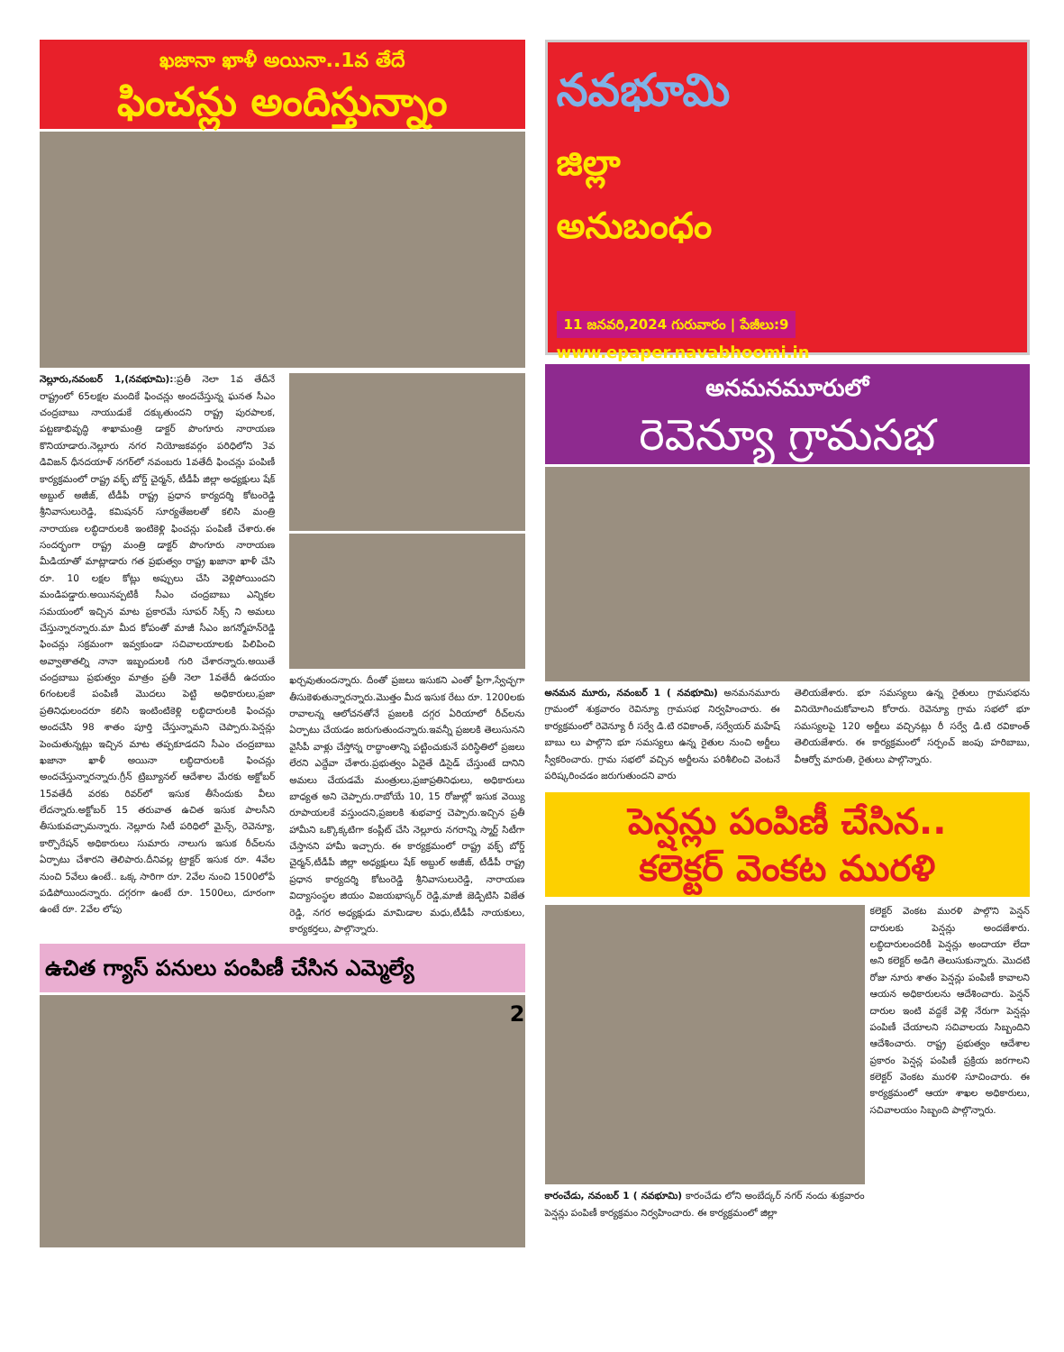ఖజానా ఖాళీ అయినా..1వ తేదే
ఫించన్లు అందిస్తున్నాం
నెల్లూరు,నవంబర్ 1,(నవభూమి)::ప్రతీ నెలా 1వ తేదీనే రాష్ట్రంలో 65లక్షల మందికే ఫించన్లు అందచేస్తున్న ఘనత సీఎం చంద్రబాబు నాయుడుకే దక్కుతుందని రాష్ట్ర పురపాలక, పట్టణాభివృద్ధి శాఖామంత్రి డాక్టర్ పొంగూరు నారాయణ కొనియాడారు.నెల్లూరు నగర నియోజకవర్గం పరిధిలోని 3వ డివిజన్ ధీనదయాళ్ నగర్‌లో నవంబరు 1వతేదీ ఫించన్లు పంపిణీ కార్యక్రమంలో రాష్ట్ర వక్ఫ్ బోర్డ్ చైర్మన్, టీడీపీ జిల్లా అధ్యక్షులు షేక్ అబ్దుల్ అజీజ్, టీడీపీ రాష్ట్ర ప్రధాన కార్యదర్శి కోటంరెడ్డి శ్రీనివాసులురెడ్డి, కమిషనర్ సూర్యతేజలతో కలిసి మంత్రి నారాయణ లబ్ధిదారులకి ఇంటికెళ్లి ఫించన్లు పంపిణీ చేశారు.ఈ సందర్భంగా రాష్ట్ర మంత్రి డాక్టర్ పొంగూరు నారాయణ మీడియాతో మాట్లాడారు గత ప్రభుత్వం రాష్ట్ర ఖజానా ఖాళీ చేసి రూ. 10 లక్షల కోట్లు అప్పులు చేసి వెళ్లిపోయిందని మండిపడ్డారు.అయినప్పటికీ సీఎం చంద్రబాబు ఎన్నికల సమయంలో ఇచ్చిన మాట ప్రకారమే సూపర్ సిక్స్ ని అమలు చేస్తున్నారన్నారు.మా మీద కోపంతో మాజీ సీఎం జగన్మోహన్‌రెడ్డి ఫించన్లు సక్రమంగా ఇవ్వకుండా సచివాలయాలకు పిలిపించి అవ్వాతాతల్ని నానా ఇబ్బందులకి గురి చేశారన్నారు.అయితే చంద్రబాబు ప్రభుత్వం మాత్రం ప్రతీ నెలా 1వతేదీ ఉదయం 6గంటలకే పంపిణీ మొదలు పెట్టి అధికారులు,ప్రజా ప్రతినిధులందరూ కలిసి ఇంటింటికెళ్లి లబ్ధిదారులకి ఫించన్లు అందచేసి 98 శాతం పూర్తి చేస్తున్నామని చెప్పారు.పెన్షన్లు పెంచుతున్నట్లు ఇచ్చిన మాట తప్పకూడదని సీఎం చంద్రబాబు ఖజానా ఖాళీ అయినా లబ్ధిదారులకి ఫించన్లు అందచేస్తున్నారన్నారు.గ్రీన్ ట్రిబ్యూనల్ ఆదేశాల మేరకు అక్టోబర్ 15వతేదీ వరకు రివర్‌లో ఇసుక తీసేందుకు వీలు లేదన్నారు.అక్టోబర్ 15 తరువాత ఉచిత ఇసుక పాలసీని తీసుకువచ్చామన్నారు. నెల్లూరు సిటీ పరిధిలో మైన్స్, రెవెన్యూ, కార్పొరేషన్ అధికారులు సుమారు నాలుగు ఇసుక రీచ్‌లను ఏర్పాటు చేశారని తెలిపారు.దీనివల్ల ట్రాక్టర్ ఇసుక రూ. 4వేల నుంచి 5వేలు ఉంటే.. ఒక్క సారిగా రూ. 2వేల నుంచి 1500లోపే పడిపోయిందన్నారు. దగ్గరగా ఉంటే రూ. 1500లు, దూరంగా ఉంటే రూ. 2వేల లోపు
ఖర్చవుతుందన్నారు. దీంతో ప్రజలు ఇసుకని ఎంతో ఫ్రీగా,స్వేచ్ఛగా తీసుకెళుతున్నారన్నారు.మొత్తం మీద ఇసుక రేటు రూ. 1200లకు రావాలన్న ఆలోచనతోనే ప్రజలకి దగ్గర ఏరియాలో రీచ్‌లను ఏర్పాటు చేయడం జరుగుతుందన్నారు.ఇవన్నీ ప్రజలకి తెలుసునని వైసీపీ వాళ్లు చేస్తోన్న రాద్ధాంతాన్ని పట్టించుకునే పరిస్థితిలో ప్రజలు లేరని ఎద్దేవా చేశారు.ప్రభుత్వం ఏదైతే డిసైడ్ చేస్తుంటే దానిని అమలు చేయడమే మంత్రులు,ప్రజాప్రతినిధులు, అధికారులు బాధ్యత అని చెప్పారు.రాబోయే 10, 15 రోజుల్లో ఇసుక వెయ్యి రూపాయలకే వస్తుందని,ప్రజలకి శుభవార్త చెప్పారు.ఇచ్చిన ప్రతీ హామీని ఒక్కొక్కటిగా కంప్లీట్ చేసి నెల్లూరు నగరాన్ని స్మార్ట్ సిటీగా చేస్తానని హామీ ఇచ్చారు. ఈ కార్యక్రమంలో రాష్ట్ర వక్ఫ్ బోర్డ్ చైర్మన్,టీడీపీ జిల్లా అధ్యక్షులు షేక్ అబ్దుల్ అజీజ్, టీడీపీ రాష్ట్ర ప్రధాన కార్యదర్శి కోటంరెడ్డి శ్రీనివాసులురెడ్డి, నారాయణ విద్యాసంస్థల జియం విజయభాస్కర్ రెడ్డి,మాజీ జెడ్పిటిసి విజేత రెడ్డి, నగర అధ్యక్షుడు మామిడాల మధు,టీడీపీ నాయకులు, కార్యకర్తలు, పాల్గొన్నారు.
ఉచిత గ్యాస్ పనులు పంపిణీ చేసిన ఎమ్మెల్యే
2
నవభూమి
జిల్లా
అనుబంధం
11 జనవరి,2024 గురువారం | పేజీలు:9
www.epaper.navabhoomi.in
అనమనమూరులో
రెవెన్యూ గ్రామసభ
అనమన మూరు, నవంబర్ 1 ( నవభూమి) అనమనమూరు గ్రామంలో శుక్రవారం రెవిన్యూ గ్రామసభ నిర్వహించారు. ఈ కార్యక్రమంలో రెవెన్యూ రీ సర్వే డి.టి రవికాంత్, సర్వేయర్ మహేష్ బాబు లు పాల్గొని భూ సమస్యలు ఉన్న రైతుల నుంచి అర్జీలు స్వీకరించారు. గ్రామ సభలో వచ్చిన అర్జీలను పరిశీలించి వెంటనే పరిష్కరించడం జరుగుతుందని వారు
తెలియజేశారు. భూ సమస్యలు ఉన్న రైతులు గ్రామసభను వినియోగించుకోవాలని కోరారు. రెవెన్యూ గ్రామ సభలో భూ సమస్యలపై 120 అర్జీలు వచ్చినట్లు రీ సర్వే డి.టి రవికాంత్ తెలియజేశారు. ఈ కార్యక్రమంలో సర్పంచ్ జంపు హరిబాబు, వీఆర్వో మారుతి, రైతులు పాల్గొన్నారు.
పెన్షన్లు పంపిణీ చేసిన..
కలెక్టర్ వెంకట మురళి
కారంచేడు, నవంబర్ 1 ( నవభూమి) కారంచేడు లోని అంబేద్కర్ నగర్ నందు శుక్రవారం పెన్షన్లు పంపిణీ కార్యక్రమం నిర్వహించారు. ఈ కార్యక్రమంలో జిల్లా
కలెక్టర్ వెంకట మురళి పాల్గొని పెన్షన్ దారులకు పెన్షన్లు అందజేశారు. లబ్ధిదారులందరికీ పెన్షన్లు అందాయా లేదా అని కలెక్టర్ అడిగి తెలుసుకున్నారు. మొదటి రోజు నూరు శాతం పెన్షన్లు పంపిణీ కావాలని ఆయన అధికారులను ఆదేశించారు. పెన్షన్ దారుల ఇంటి వద్దకే వెళ్లి నేరుగా పెన్షన్లు పంపిణీ చేయాలని సచివాలయ సిబ్బందిని ఆదేశించారు. రాష్ట్ర ప్రభుత్వం ఆదేశాల ప్రకారం పెన్షన్ల పంపిణీ ప్రక్రియ జరగాలని కలెక్టర్ వెంకట మురళి సూచించారు. ఈ కార్యక్రమంలో ఆయా శాఖల అధికారులు, సచివాలయం సిబ్బంది పాల్గొన్నారు.